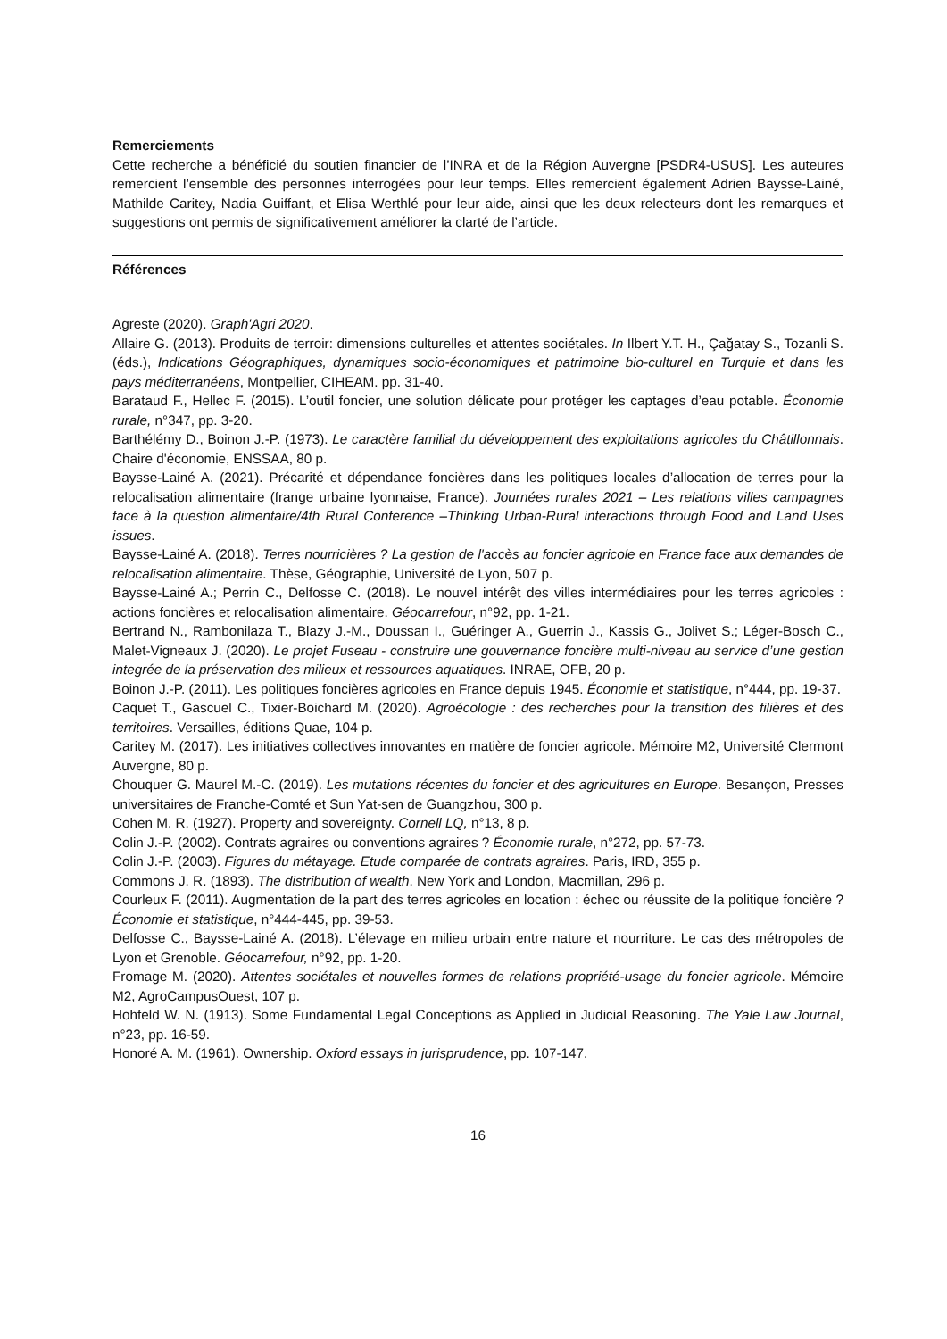Remerciements
Cette recherche a bénéficié du soutien financier de l’INRA et de la Région Auvergne [PSDR4-USUS]. Les auteures remercient l’ensemble des personnes interrogées pour leur temps. Elles remercient également Adrien Baysse-Lainé, Mathilde Caritey, Nadia Guiffant, et Elisa Werthlé pour leur aide, ainsi que les deux relecteurs dont les remarques et suggestions ont permis de significativement améliorer la clarté de l’article.
Références
Agreste (2020). Graph'Agri 2020.
Allaire G. (2013). Produits de terroir: dimensions culturelles et attentes sociétales. In Ilbert Y.T. H., Çağatay S., Tozanli S.(éds.), Indications Géographiques, dynamiques socio-économiques et patrimoine bio-culturel en Turquie et dans les pays méditerranéens, Montpellier, CIHEAM. pp. 31-40.
Barataud F., Hellec F. (2015). L’outil foncier, une solution délicate pour protéger les captages d’eau potable. Économie rurale, n°347, pp. 3-20.
Barthélémy D., Boinon J.-P. (1973). Le caractère familial du développement des exploitations agricoles du Châtillonnais. Chaire d'économie, ENSSAA, 80 p.
Baysse-Lainé A. (2021). Précarité et dépendance foncières dans les politiques locales d’allocation de terres pour la relocalisation alimentaire (frange urbaine lyonnaise, France). Journées rurales 2021 – Les relations villes campagnes face à la question alimentaire/4th Rural Conference –Thinking Urban-Rural interactions through Food and Land Uses issues.
Baysse-Lainé A. (2018). Terres nourricières ? La gestion de l'accès au foncier agricole en France face aux demandes de relocalisation alimentaire. Thèse, Géographie, Université de Lyon, 507 p.
Baysse-Lainé A.; Perrin C., Delfosse C. (2018). Le nouvel intérêt des villes intermédiaires pour les terres agricoles : actions foncières et relocalisation alimentaire. Géocarrefour, n°92, pp. 1-21.
Bertrand N., Rambonilaza T., Blazy J.-M., Doussan I., Guéringer A., Guerrin J., Kassis G., Jolivet S.; Léger-Bosch C., Malet-Vigneaux J. (2020). Le projet Fuseau - construire une gouvernance foncière multi-niveau au service d’une gestion integrée de la préservation des milieux et ressources aquatiques. INRAE, OFB, 20 p.
Boinon J.-P. (2011). Les politiques foncières agricoles en France depuis 1945. Économie et statistique, n°444, pp. 19-37.
Caquet T., Gascuel C., Tixier-Boichard M. (2020). Agroécologie : des recherches pour la transition des filières et des territoires. Versailles, éditions Quae, 104 p.
Caritey M. (2017). Les initiatives collectives innovantes en matière de foncier agricole. Mémoire M2, Université Clermont Auvergne, 80 p.
Chouquer G. Maurel M.-C. (2019). Les mutations récentes du foncier et des agricultures en Europe. Besançon, Presses universitaires de Franche-Comté et Sun Yat-sen de Guangzhou, 300 p.
Cohen M. R. (1927). Property and sovereignty. Cornell LQ, n°13, 8 p.
Colin J.-P. (2002). Contrats agraires ou conventions agraires ? Économie rurale, n°272, pp. 57-73.
Colin J.-P. (2003). Figures du métayage. Etude comparée de contrats agraires. Paris, IRD, 355 p.
Commons J. R. (1893). The distribution of wealth. New York and London, Macmillan, 296 p.
Courleux F. (2011). Augmentation de la part des terres agricoles en location : échec ou réussite de la politique foncière ? Économie et statistique, n°444-445, pp. 39-53.
Delfosse C., Baysse-Lainé A. (2018). L’élevage en milieu urbain entre nature et nourriture. Le cas des métropoles de Lyon et Grenoble. Géocarrefour, n°92, pp. 1-20.
Fromage M. (2020). Attentes sociétales et nouvelles formes de relations propriété-usage du foncier agricole. Mémoire M2, AgroCampusOuest, 107 p.
Hohfeld W. N. (1913). Some Fundamental Legal Conceptions as Applied in Judicial Reasoning. The Yale Law Journal, n°23, pp. 16-59.
Honoré A. M. (1961). Ownership. Oxford essays in jurisprudence, pp. 107-147.
16